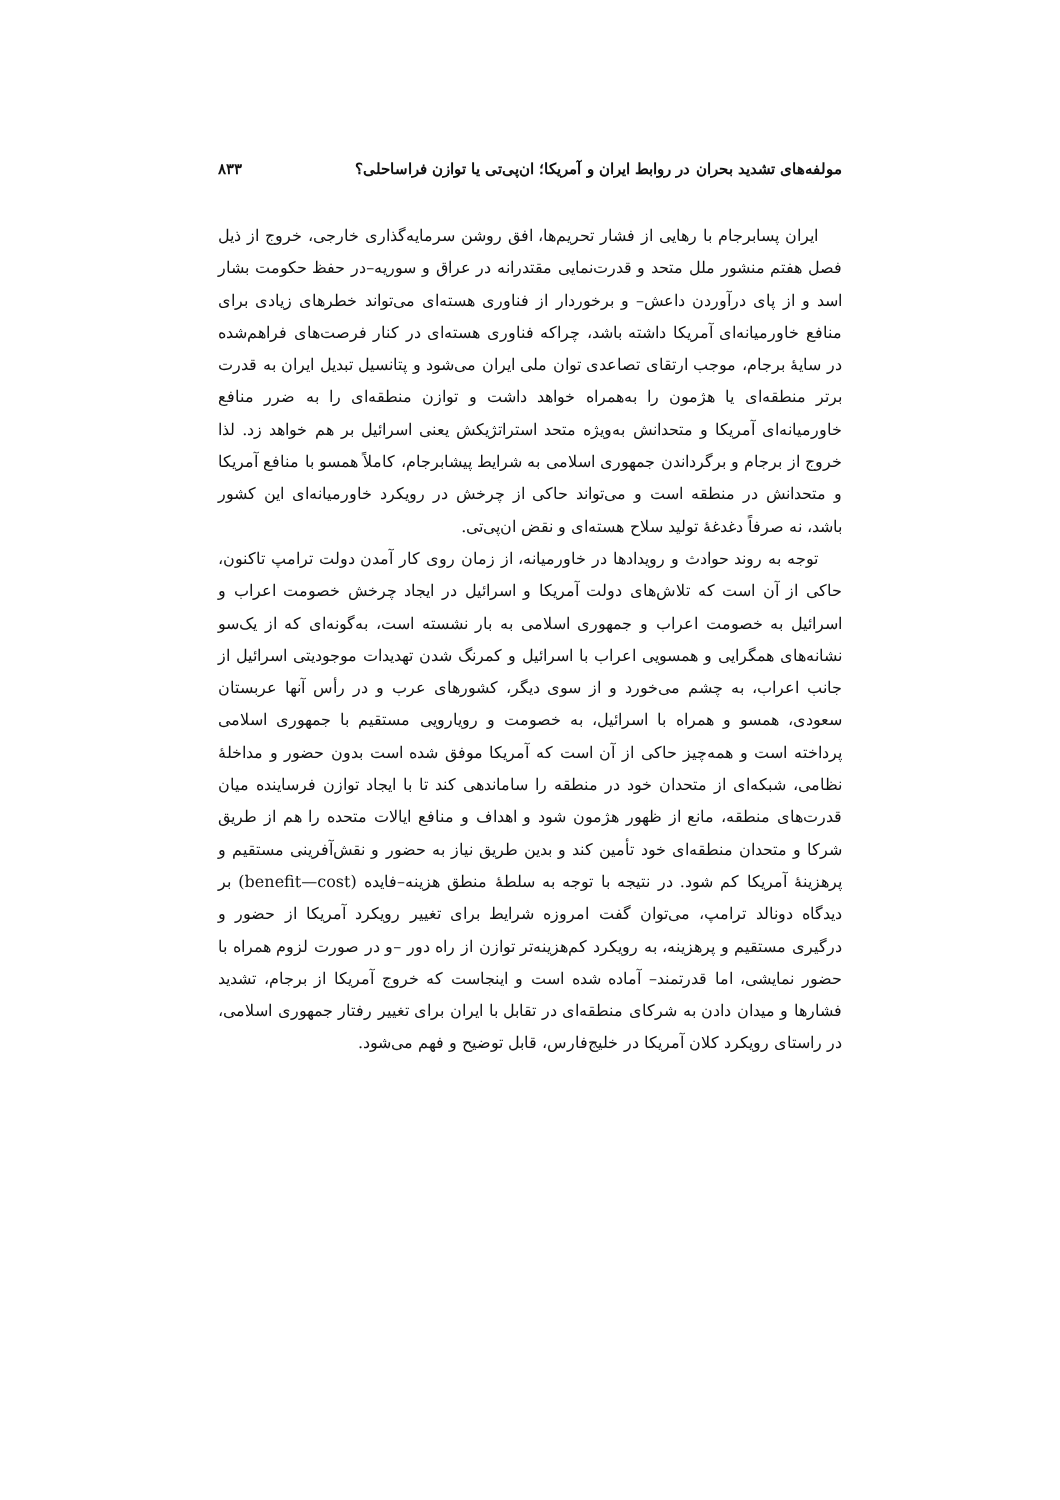مولفه‌های تشدید بحران در روابط ایران و آمریکا؛ ان‌پی‌تی یا توازن فراساحلی؟ ۸۳۳
ایران پسابرجام با رهایی از فشار تحریم‌ها، افق روشن سرمایه‌گذاری خارجی، خروج از ذیل فصل هفتم منشور ملل متحد و قدرت‌نمایی مقتدرانه در عراق و سوریه–در حفظ حکومت بشار اسد و از پای درآوردن داعش– و برخوردار از فناوری هسته‌ای می‌تواند خطرهای زیادی برای منافع خاورمیانه‌ای آمریکا داشته باشد، چراکه فناوری هسته‌ای در کنار فرصت‌های فراهم‌شده در سایهٔ برجام، موجب ارتقای تصاعدی توان ملی ایران می‌شود و پتانسیل تبدیل ایران به قدرت برتر منطقه‌ای یا هژمون را به‌همراه خواهد داشت و توازن منطقه‌ای را به ضرر منافع خاورمیانه‌ای آمریکا و متحدانش به‌ویژه متحد استراتژیکش یعنی اسرائیل بر هم خواهد زد. لذا خروج از برجام و برگرداندن جمهوری اسلامی به شرایط پیشابرجام، کاملاً همسو با منافع آمریکا و متحدانش در منطقه است و می‌تواند حاکی از چرخش در رویکرد خاورمیانه‌ای این کشور باشد، نه صرفاً دغدغهٔ تولید سلاح هسته‌ای و نقض ان‌پی‌تی.
توجه به روند حوادث و رویدادها در خاورمیانه، از زمان روی کار آمدن دولت ترامپ تاکنون، حاکی از آن است که تلاش‌های دولت آمریکا و اسرائیل در ایجاد چرخش خصومت اعراب و اسرائیل به خصومت اعراب و جمهوری اسلامی به بار نشسته است، به‌گونه‌ای که از یک‌سو نشانه‌های همگرایی و همسویی اعراب با اسرائیل و کمرنگ شدن تهدیدات موجودیتی اسرائیل از جانب اعراب، به چشم می‌خورد و از سوی دیگر، کشورهای عرب و در رأس آنها عربستان سعودی، همسو و همراه با اسرائیل، به خصومت و رویارویی مستقیم با جمهوری اسلامی پرداخته است و همه‌چیز حاکی از آن است که آمریکا موفق شده است بدون حضور و مداخلهٔ نظامی، شبکه‌ای از متحدان خود در منطقه را ساماندهی کند تا با ایجاد توازن فرساینده میان قدرت‌های منطقه، مانع از ظهور هژمون شود و اهداف و منافع ایالات متحده را هم از طریق شرکا و متحدان منطقه‌ای خود تأمین کند و بدین طریق نیاز به حضور و نقش‌آفرینی مستقیم و پرهزینهٔ آمریکا کم شود. در نتیجه با توجه به سلطهٔ منطق هزینه–فایده (benefit—cost) بر دیدگاه دونالد ترامپ، می‌توان گفت امروزه شرایط برای تغییر رویکرد آمریکا از حضور و درگیری مستقیم و پرهزینه، به رویکرد کم‌هزینه‌تر توازن از راه دور –و در صورت لزوم همراه با حضور نمایشی، اما قدرتمند– آماده شده است و اینجاست که خروج آمریکا از برجام، تشدید فشارها و میدان دادن به شرکای منطقه‌ای در تقابل با ایران برای تغییر رفتار جمهوری اسلامی، در راستای رویکرد کلان آمریکا در خلیج‌فارس، قابل توضیح و فهم می‌شود.